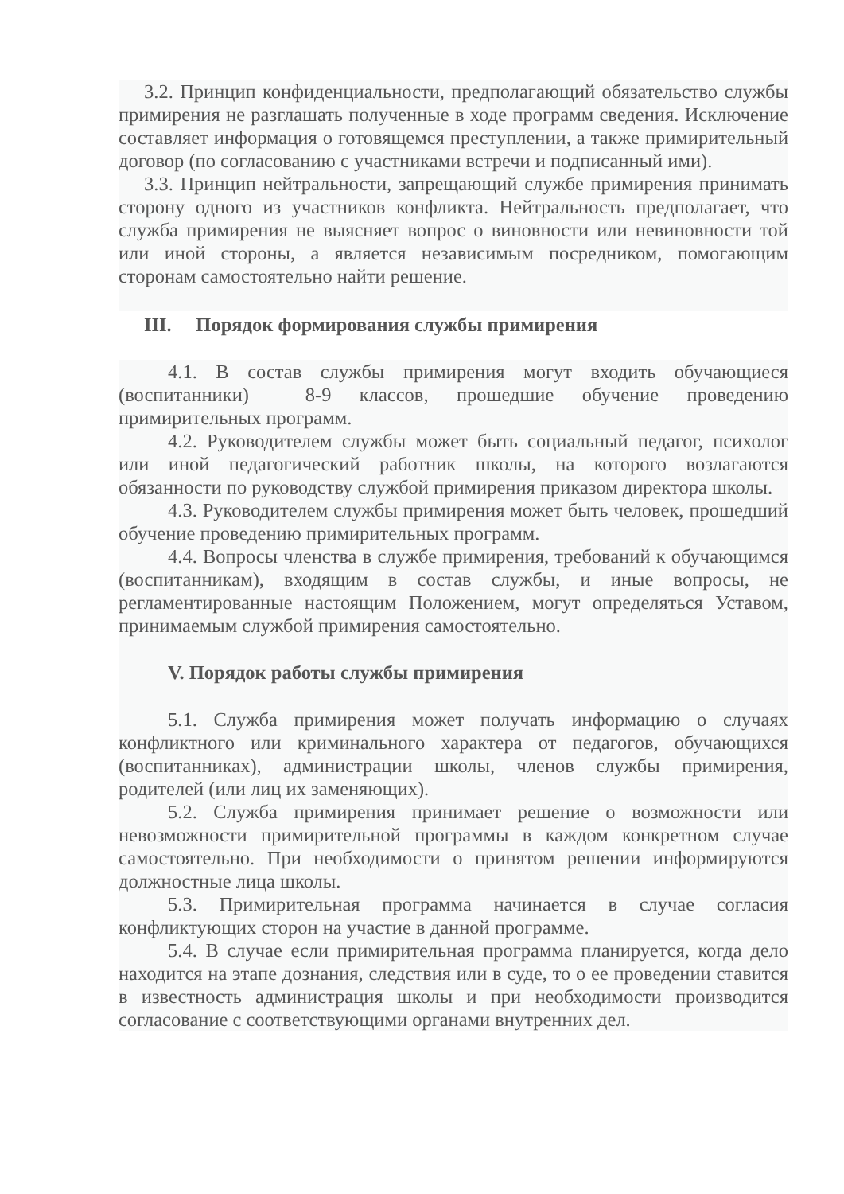3.2. Принцип конфиденциальности, предполагающий обязательство службы примирения не разглашать полученные в ходе программ сведения. Исключение составляет информация о готовящемся преступлении, а также примирительный договор (по согласованию с участниками встречи и подписанный ими).
3.3. Принцип нейтральности, запрещающий службе примирения принимать сторону одного из участников конфликта. Нейтральность предполагает, что служба примирения не выясняет вопрос о виновности или невиновности той или иной стороны, а является независимым посредником, помогающим сторонам самостоятельно найти решение.
III. Порядок формирования службы примирения
4.1. В состав службы примирения могут входить обучающиеся (воспитанники) 8-9 классов, прошедшие обучение проведению примирительных программ.
4.2. Руководителем службы может быть социальный педагог, психолог или иной педагогический работник школы, на которого возлагаются обязанности по руководству службой примирения приказом директора школы.
4.3. Руководителем службы примирения может быть человек, прошедший обучение проведению примирительных программ.
4.4. Вопросы членства в службе примирения, требований к обучающимся (воспитанникам), входящим в состав службы, и иные вопросы, не регламентированные настоящим Положением, могут определяться Уставом, принимаемым службой примирения самостоятельно.
V. Порядок работы службы примирения
5.1. Служба примирения может получать информацию о случаях конфликтного или криминального характера от педагогов, обучающихся (воспитанниках), администрации школы, членов службы примирения, родителей (или лиц их заменяющих).
5.2. Служба примирения принимает решение о возможности или невозможности примирительной программы в каждом конкретном случае самостоятельно. При необходимости о принятом решении информируются должностные лица школы.
5.3. Примирительная программа начинается в случае согласия конфликтующих сторон на участие в данной программе.
5.4. В случае если примирительная программа планируется, когда дело находится на этапе дознания, следствия или в суде, то о ее проведении ставится в известность администрация школы и при необходимости производится согласование с соответствующими органами внутренних дел.